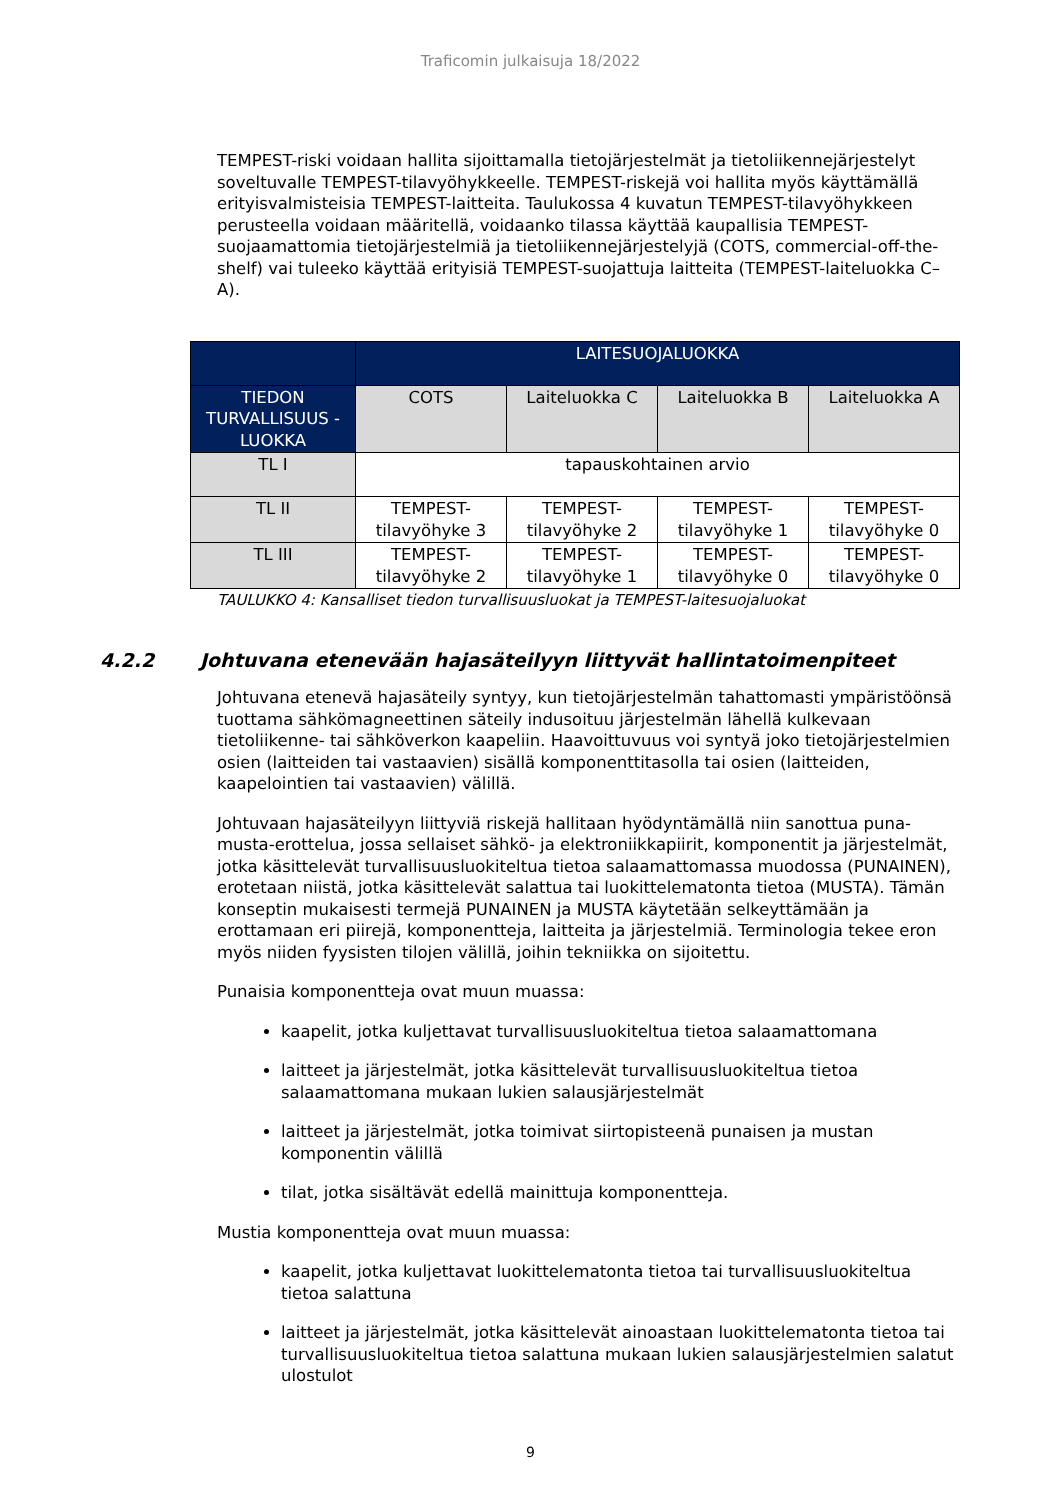Traficomin julkaisuja 18/2022
TEMPEST-riski voidaan hallita sijoittamalla tietojärjestelmät ja tietoliikennejärjestelyt soveltuvalle TEMPEST-tilavyöhykkeelle. TEMPEST-riskejä voi hallita myös käyttämällä erityisvalmisteisia TEMPEST-laitteita. Taulukossa 4 kuvatun TEMPEST-tilavyöhykkeen perusteella voidaan määritellä, voidaanko tilassa käyttää kaupallisia TEMPEST-suojaamattomia tietojärjestelmiä ja tietoliikennejärjestelyjä (COTS, commercial-off-the-shelf) vai tuleeko käyttää erityisiä TEMPEST-suojattuja laitteita (TEMPEST-laiteluokka C–A).
| | LAITESUOJALUOKKA | | | |
| --- | --- | --- | --- | --- |
| TIEDON TURVALLISUUS -LUOKKA | COTS | Laiteluokka C | Laiteluokka B | Laiteluokka A |
| TL I | tapauskohtainen arvio | | | |
| TL II | TEMPEST-tilavyöhyke 3 | TEMPEST-tilavyöhyke 2 | TEMPEST-tilavyöhyke 1 | TEMPEST-tilavyöhyke 0 |
| TL III | TEMPEST-tilavyöhyke 2 | TEMPEST-tilavyöhyke 1 | TEMPEST-tilavyöhyke 0 | TEMPEST-tilavyöhyke 0 |
TAULUKKO 4: Kansalliset tiedon turvallisuusluokat ja TEMPEST-laitesuojaluokat
4.2.2 Johtuvana etenevään hajasäteilyyn liittyvät hallintatoimenpiteet
Johtuvana etenevä hajasäteily syntyy, kun tietojärjestelmän tahattomasti ympäristöönsä tuottama sähkömagneettinen säteily indusoituu järjestelmän lähellä kulkevaan tietoliikenne- tai sähköverkon kaapeliin. Haavoittuvuus voi syntyä joko tietojärjestelmien osien (laitteiden tai vastaavien) sisällä komponenttitasolla tai osien (laitteiden, kaapelointien tai vastaavien) välillä.
Johtuvaan hajasäteilyyn liittyviä riskejä hallitaan hyödyntämällä niin sanottua puna-musta-erottelua, jossa sellaiset sähkö- ja elektroniikkapiirit, komponentit ja järjestelmät, jotka käsittelevät turvallisuusluokiteltua tietoa salaamattomassa muodossa (PUNAINEN), erotetaan niistä, jotka käsittelevät salattua tai luokittelematonta tietoa (MUSTA). Tämän konseptin mukaisesti termejä PUNAINEN ja MUSTA käytetään selkeyttämään ja erottamaan eri piirejä, komponentteja, laitteita ja järjestelmiä. Terminologia tekee eron myös niiden fyysisten tilojen välillä, joihin tekniikka on sijoitettu.
Punaisia komponentteja ovat muun muassa:
kaapelit, jotka kuljettavat turvallisuusluokiteltua tietoa salaamattomana
laitteet ja järjestelmät, jotka käsittelevät turvallisuusluokiteltua tietoa salaamattomana mukaan lukien salausjärjestelmät
laitteet ja järjestelmät, jotka toimivat siirtopisteenä punaisen ja mustan komponentin välillä
tilat, jotka sisältävät edellä mainittuja komponentteja.
Mustia komponentteja ovat muun muassa:
kaapelit, jotka kuljettavat luokittelematonta tietoa tai turvallisuusluokiteltua tietoa salattuna
laitteet ja järjestelmät, jotka käsittelevät ainoastaan luokittelematonta tietoa tai turvallisuusluokiteltua tietoa salattuna mukaan lukien salausjärjestelmien salatut ulostulot
9